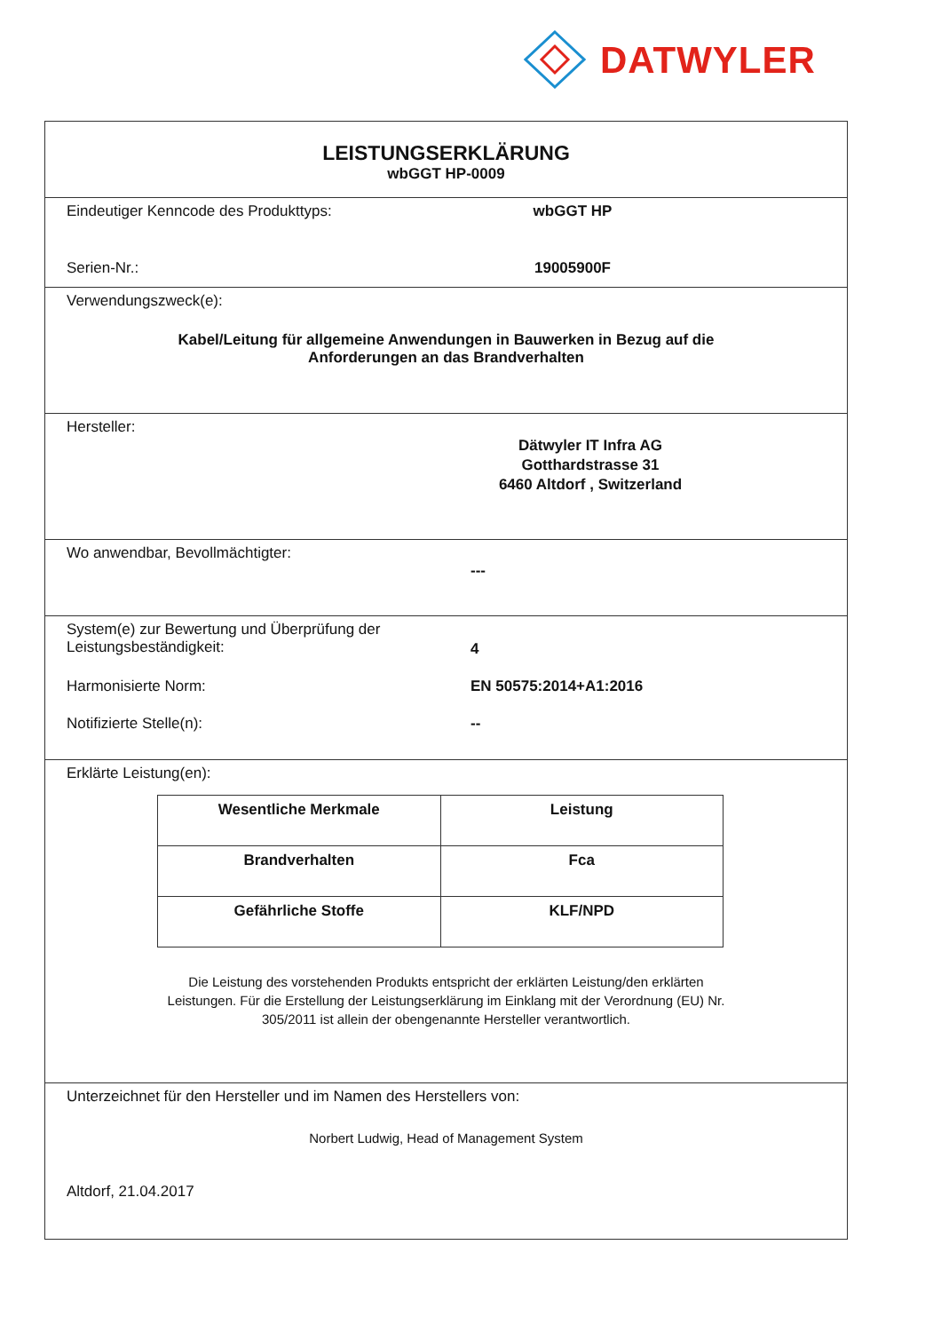DATWYLER
LEISTUNGSERKLÄRUNG
wbGGT HP-0009
Eindeutiger Kenncode des Produkttyps: wbGGT HP
Serien-Nr.: 19005900F
Verwendungszweck(e):
Kabel/Leitung für allgemeine Anwendungen in Bauwerken in Bezug auf die
Anforderungen an das Brandverhalten
Hersteller:
Dätwyler IT Infra AG
Gotthardstrasse 31
6460 Altdorf , Switzerland
Wo anwendbar, Bevollmächtigter:
---
System(e) zur Bewertung und Überprüfung der
Leistungsbeständigkeit:
4
Harmonisierte Norm: EN 50575:2014+A1:2016
Notifizierte Stelle(n): --
Erklärte Leistung(en):
| Wesentliche Merkmale | Leistung |
| --- | --- |
| Brandverhalten | Fca |
| Gefährliche Stoffe | KLF/NPD |
Die Leistung des vorstehenden Produkts entspricht der erklärten Leistung/den erklärten
Leistungen. Für die Erstellung der Leistungserklärung im Einklang mit der Verordnung (EU) Nr.
305/2011 ist allein der obengenannte Hersteller verantwortlich.
Unterzeichnet für den Hersteller und im Namen des Herstellers von:
Norbert Ludwig, Head of Management System
Altdorf, 21.04.2017